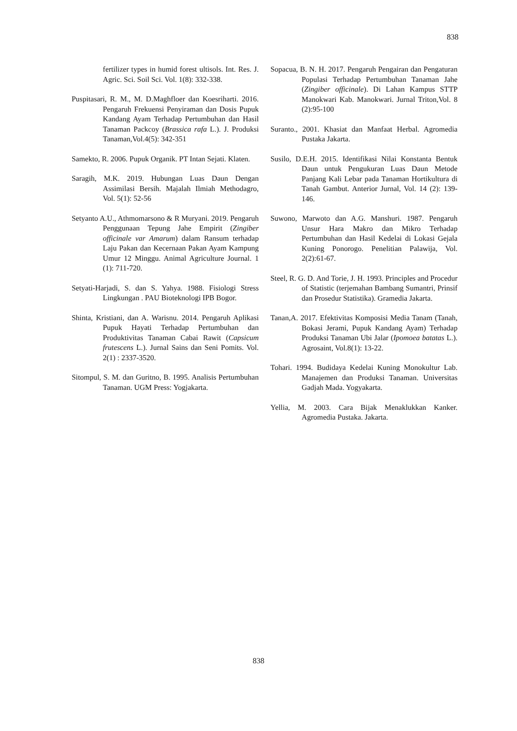838
fertilizer types in humid forest ultisols. Int. Res. J. Agric. Sci. Soil Sci. Vol. 1(8): 332-338.
Puspitasari, R. M., M. D.Maghfloer dan Koesriharti. 2016. Pengaruh Frekuensi Penyiraman dan Dosis Pupuk Kandang Ayam Terhadap Pertumbuhan dan Hasil Tanaman Packcoy (Brassica rafa L.). J. Produksi Tanaman,Vol.4(5): 342-351
Samekto, R. 2006. Pupuk Organik. PT Intan Sejati. Klaten.
Saragih, M.K. 2019. Hubungan Luas Daun Dengan Assimilasi Bersih. Majalah Ilmiah Methodagro, Vol. 5(1): 52-56
Setyanto A.U., Athmomarsono & R Muryani. 2019. Pengaruh Penggunaan Tepung Jahe Empirit (Zingiber officinale var Amarum) dalam Ransum terhadap Laju Pakan dan Kecernaan Pakan Ayam Kampung Umur 12 Minggu. Animal Agriculture Journal. 1 (1): 711-720.
Setyati-Harjadi, S. dan S. Yahya. 1988. Fisiologi Stress Lingkungan . PAU Bioteknologi IPB Bogor.
Shinta, Kristiani, dan A. Warisnu. 2014. Pengaruh Aplikasi Pupuk Hayati Terhadap Pertumbuhan dan Produktivitas Tanaman Cabai Rawit (Capsicum frutescens L.). Jurnal Sains dan Seni Pomits. Vol. 2(1) : 2337-3520.
Sitompul, S. M. dan Guritno, B. 1995. Analisis Pertumbuhan Tanaman. UGM Press: Yogjakarta.
Sopacua, B. N. H. 2017. Pengaruh Pengairan dan Pengaturan Populasi Terhadap Pertumbuhan Tanaman Jahe (Zingiber officinale). Di Lahan Kampus STTP Manokwari Kab. Manokwari. Jurnal Triton,Vol. 8 (2):95-100
Suranto., 2001. Khasiat dan Manfaat Herbal. Agromedia Pustaka Jakarta.
Susilo, D.E.H. 2015. Identifikasi Nilai Konstanta Bentuk Daun untuk Pengukuran Luas Daun Metode Panjang Kali Lebar pada Tanaman Hortikultura di Tanah Gambut. Anterior Jurnal, Vol. 14 (2): 139-146.
Suwono, Marwoto dan A.G. Manshuri. 1987. Pengaruh Unsur Hara Makro dan Mikro Terhadap Pertumbuhan dan Hasil Kedelai di Lokasi Gejala Kuning Ponorogo. Penelitian Palawija, Vol. 2(2):61-67.
Steel, R. G. D. And Torie, J. H. 1993. Principles and Procedur of Statistic (terjemahan Bambang Sumantri, Prinsif dan Prosedur Statistika). Gramedia Jakarta.
Tanan,A. 2017. Efektivitas Komposisi Media Tanam (Tanah, Bokasi Jerami, Pupuk Kandang Ayam) Terhadap Produksi Tanaman Ubi Jalar (Ipomoea batatas L.). Agrosaint, Vol.8(1): 13-22.
Tohari. 1994. Budidaya Kedelai Kuning Monokultur Lab. Manajemen dan Produksi Tanaman. Universitas Gadjah Mada. Yogyakarta.
Yellia, M. 2003. Cara Bijak Menaklukkan Kanker. Agromedia Pustaka. Jakarta.
838